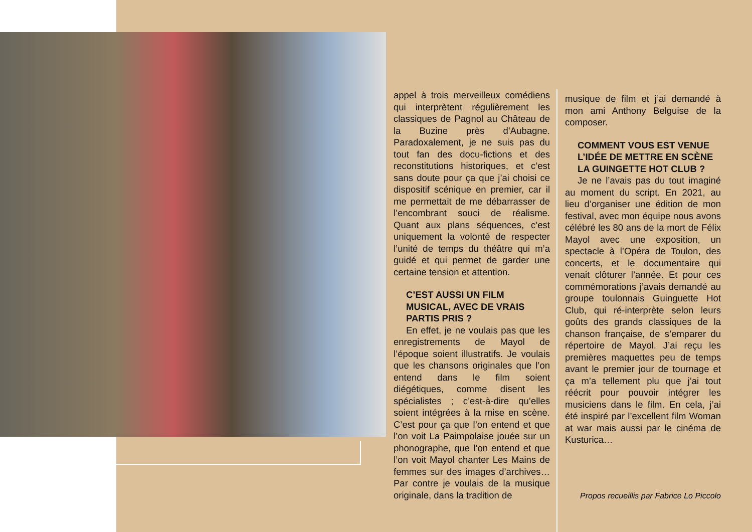appel à trois merveilleux comédiens qui interprètent régulièrement les classiques de Pagnol au Château de la Buzine près d’Aubagne. Paradoxalement, je ne suis pas du tout fan des docu-fictions et des reconstitutions historiques, et c’est sans doute pour ça que j’ai choisi ce dispositif scénique en premier, car il me permettait de me débarrasser de l’encombrant souci de réalisme. Quant aux plans séquences, c’est uniquement la volonté de respecter l’unité de temps du théâtre qui m’a guidé et qui permet de garder une certaine tension et attention.
C’EST AUSSI UN FILM MUSICAL, AVEC DE VRAIS PARTIS PRIS ?
En effet, je ne voulais pas que les enregistrements de Mayol de l’époque soient illustratifs. Je voulais que les chansons originales que l’on entend dans le film soient diégétiques, comme disent les spécialistes ; c’est-à-dire qu’elles soient intégrées à la mise en scène. C’est pour ça que l’on entend et que l’on voit La Paimpolaise jouée sur un phonographe, que l’on entend et que l’on voit Mayol chanter Les Mains de femmes sur des images d’archives… Par contre je voulais de la musique originale, dans la tradition de
musique de film et j’ai demandé à mon ami Anthony Belguise de la composer.
COMMENT VOUS EST VENUE L’IDÉE DE METTRE EN SCÈNE LA GUINGETTE HOT CLUB ?
Je ne l’avais pas du tout imaginé au moment du script. En 2021, au lieu d’organiser une édition de mon festival, avec mon équipe nous avons célébré les 80 ans de la mort de Félix Mayol avec une exposition, un spectacle à l’Opéra de Toulon, des concerts, et le documentaire qui venait clôturer l’année. Et pour ces commémorations j’avais demandé au groupe toulonnais Guinguette Hot Club, qui ré-interprète selon leurs goûts des grands classiques de la chanson française, de s’emparer du répertoire de Mayol. J’ai reçu les premières maquettes peu de temps avant le premier jour de tournage et ça m’a tellement plu que j’ai tout réécrit pour pouvoir intégrer les musiciens dans le film. En cela, j’ai été inspiré par l’excellent film Woman at war mais aussi par le cinéma de Kusturica…
Propos recueillis par Fabrice Lo Piccolo